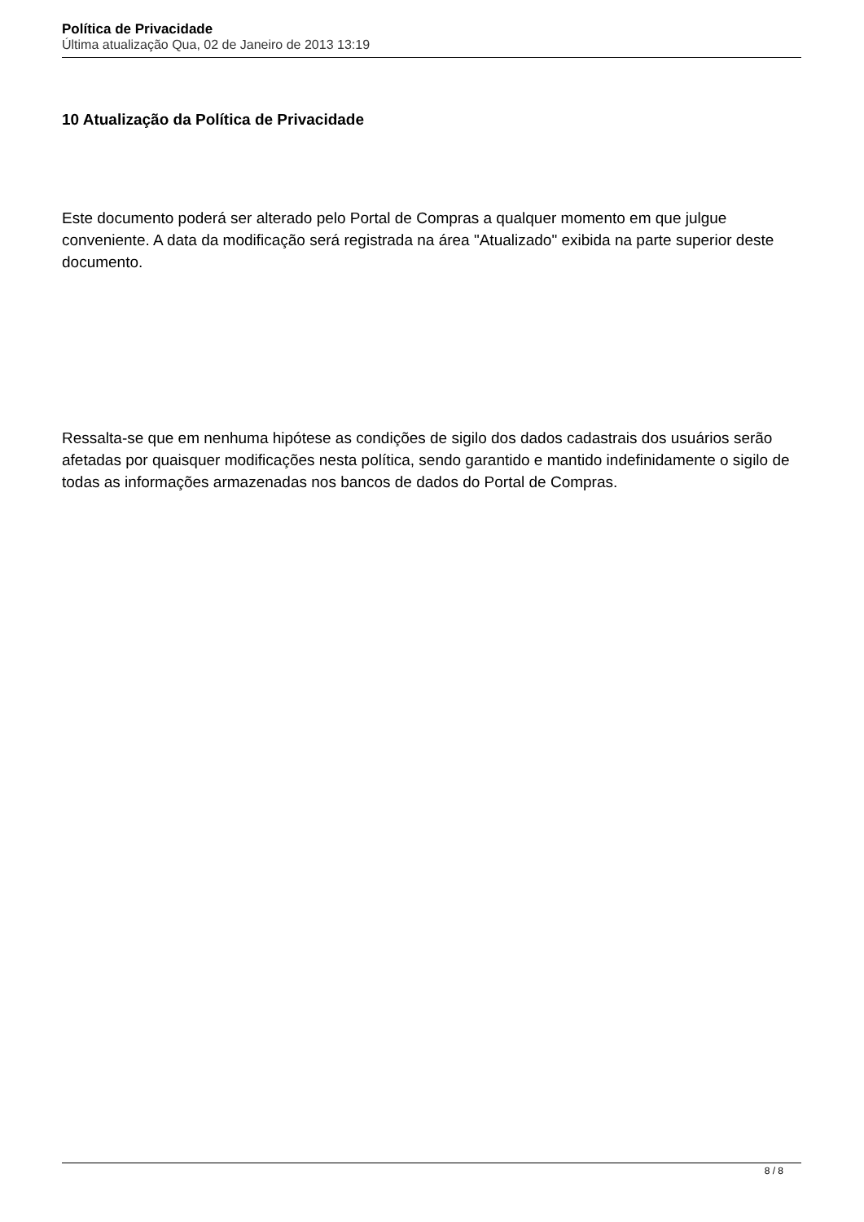Política de Privacidade
Última atualização Qua, 02 de Janeiro de 2013 13:19
10 Atualização da Política de Privacidade
Este documento poderá ser alterado pelo Portal de Compras a qualquer momento em que julgue conveniente. A data da modificação será registrada na área "Atualizado" exibida na parte superior deste documento.
Ressalta-se que em nenhuma hipótese as condições de sigilo dos dados cadastrais dos usuários serão afetadas por quaisquer modificações nesta política, sendo garantido e mantido indefinidamente o sigilo de todas as informações armazenadas nos bancos de dados do Portal de Compras.
8 / 8